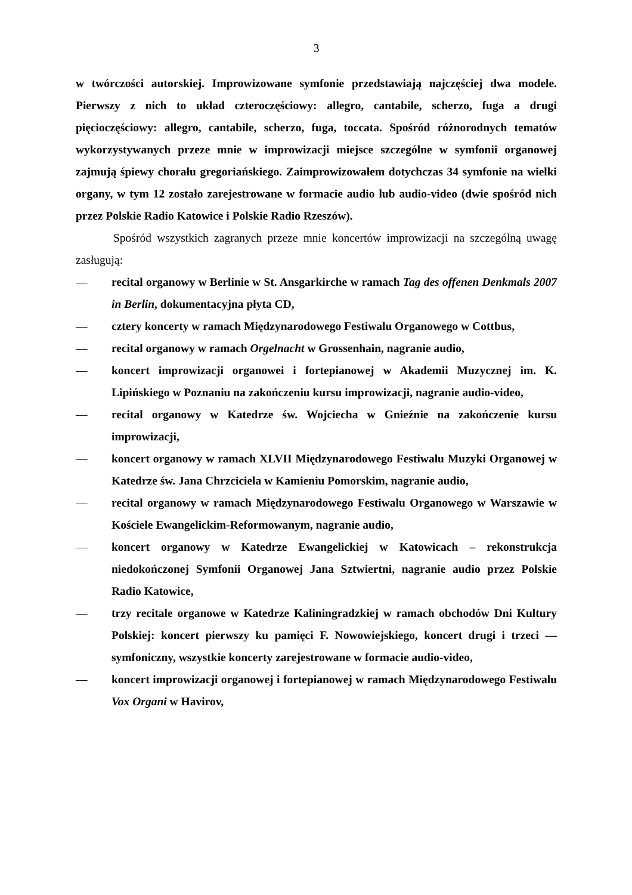3
w twórczości autorskiej. Improwizowane symfonie przedstawiają najczęściej dwa modele. Pierwszy z nich to układ czteroczęściowy: allegro, cantabile, scherzo, fuga a drugi pięcioczęściowy: allegro, cantabile, scherzo, fuga, toccata. Spośród różnorodnych tematów wykorzystywanych przeze mnie w improwizacji miejsce szczególne w symfonii organowej zajmują śpiewy chorału gregoriańskiego. Zaimprowizowałem dotychczas 34 symfonie na wielki organy, w tym 12 zostało zarejestrowane w formacie audio lub audio-video (dwie spośród nich przez Polskie Radio Katowice i Polskie Radio Rzeszów).
Spośród wszystkich zagranych przeze mnie koncertów improwizacji na szczególną uwagę zasługują:
— recital organowy w Berlinie w St. Ansgarkirche w ramach Tag des offenen Denkmals 2007 in Berlin, dokumentacyjna płyta CD,
— cztery koncerty w ramach Międzynarodowego Festiwalu Organowego w Cottbus,
— recital organowy w ramach Orgelnacht w Grossenhain, nagranie audio,
— koncert improwizacji organowei i fortepianowej w Akademii Muzycznej im. K. Lipińskiego w Poznaniu na zakończeniu kursu improwizacji, nagranie audio-video,
— recital organowy w Katedrze św. Wojciecha w Gnieźnie na zakończenie kursu improwizacji,
— koncert organowy w ramach XLVII Międzynarodowego Festiwalu Muzyki Organowej w Katedrze św. Jana Chrzciciela w Kamieniu Pomorskim, nagranie audio,
— recital organowy w ramach Międzynarodowego Festiwalu Organowego w Warszawie w Kościele Ewangelickim-Reformowanym, nagranie audio,
— koncert organowy w Katedrze Ewangelickiej w Katowicach – rekonstrukcja niedokończonej Symfonii Organowej Jana Sztwiertni, nagranie audio przez Polskie Radio Katowice,
— trzy recitale organowe w Katedrze Kaliningradzkiej w ramach obchodów Dni Kultury Polskiej: koncert pierwszy ku pamięci F. Nowowiejskiego, koncert drugi i trzeci — symfoniczny, wszystkie koncerty zarejestrowane w formacie audio-video,
— koncert improwizacji organowej i fortepianowej w ramach Międzynarodowego Festiwalu Vox Organi w Havirov,